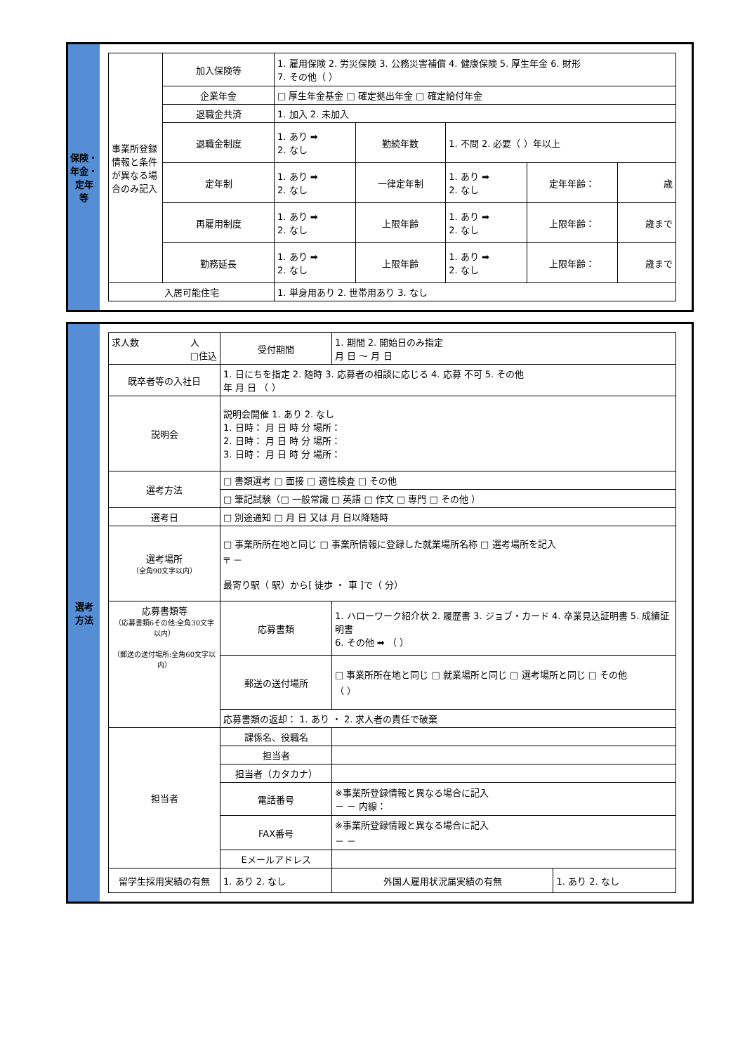保険・
年金・
定年
等
| 事業所登録情報と条件が異なる場合のみ記入 | 加入保険等 | 1. 雇用保険 2. 労災保険 3. 公務災害補償 4. 健康保険 5. 厚生年金 6. 財形 7. その他（ ） | | | | |
| | 企業年金 | □ 厚生年金基金 □ 確定拠出年金 □ 確定給付年金 | | | | |
| | 退職金共済 | 1. 加入 2. 未加入 | | | | |
| | 退職金制度 | 1. あり ➡ 2. なし | 勤続年数 | 1. 不問 2. 必要（ ）年以上 | | |
| | 定年制 | 1. あり ➡ 2. なし | 一律定年制 | 1. あり ➡ 2. なし | 定年年齢： | 歳 |
| | 再雇用制度 | 1. あり ➡ 2. なし | 上限年齢 | 1. あり ➡ 2. なし | 上限年齢： | 歳まで |
| | 勤務延長 | 1. あり ➡ 2. なし | 上限年齢 | 1. あり ➡ 2. なし | 上限年齢： | 歳まで |
| 入居可能住宅 | | 1. 単身用あり 2. 世帯用あり 3. なし | | | | |
選考
方法
| 求人数 人 □住込 | 受付期間 | 1. 期間 2. 開始日のみ指定 月 日 ～ 月 日 | | |
| 既卒者等の入社日 | 1. 日にちを指定 2. 随時 3. 応募者の相談に応じる 4. 応募 不可 5. その他 年 月 日 （ ） | | | |
| 説明会 | 説明会開催 1. あり 2. なし 1. 日時： 月 日 時 分 場所： 2. 日時： 月 日 時 分 場所： 3. 日時： 月 日 時 分 場所： | | | |
| 選考方法 | □ 書類選考 □ 面接 □ 適性検査 □ その他 | | | |
| | □ 筆記試験（□ 一般常識 □ 英語 □ 作文 □ 専門 □ その他 ） | | | |
| 選考日 | □ 別途通知 □ 月 日 又は 月 日以降随時 | | | |
| 選考場所 （全角90文字以内） | □ 事業所所在地と同じ □ 事業所情報に登録した就業場所名称 □ 選考場所を記入 〒 － 最寄り駅（ 駅）から[ 徒歩 ・ 車 ]で（ 分） | | | |
| 応募書類等 （応募書類6その他:全角30文字以内） （郵送の送付場所:全角60文字以内） | 応募書類 | 1. ハローワーク紹介状 2. 履歴書 3. ジョブ・カード 4. 卒業見込証明書 5. 成績証明書 6. その他 ➡ （ ） | | |
| | 郵送の送付場所 | □ 事業所所在地と同じ □ 就業場所と同じ □ 選考場所と同じ □ その他 （ ） | | |
| | 応募書類の返却： 1. あり ・ 2. 求人者の責任で破棄 | | | |
| 担当者 | 課係名、役職名 | | | |
| | 担当者 | | | |
| | 担当者（カタカナ） | | | |
| | 電話番号 | ※事業所登録情報と異なる場合に記入 － － 内線： | | |
| | FAX番号 | ※事業所登録情報と異なる場合に記入 － － | | |
| | Eメールアドレス | | | |
| 留学生採用実績の有無 | 1. あり 2. なし | | 外国人雇用状況届実績の有無 | 1. あり 2. なし |